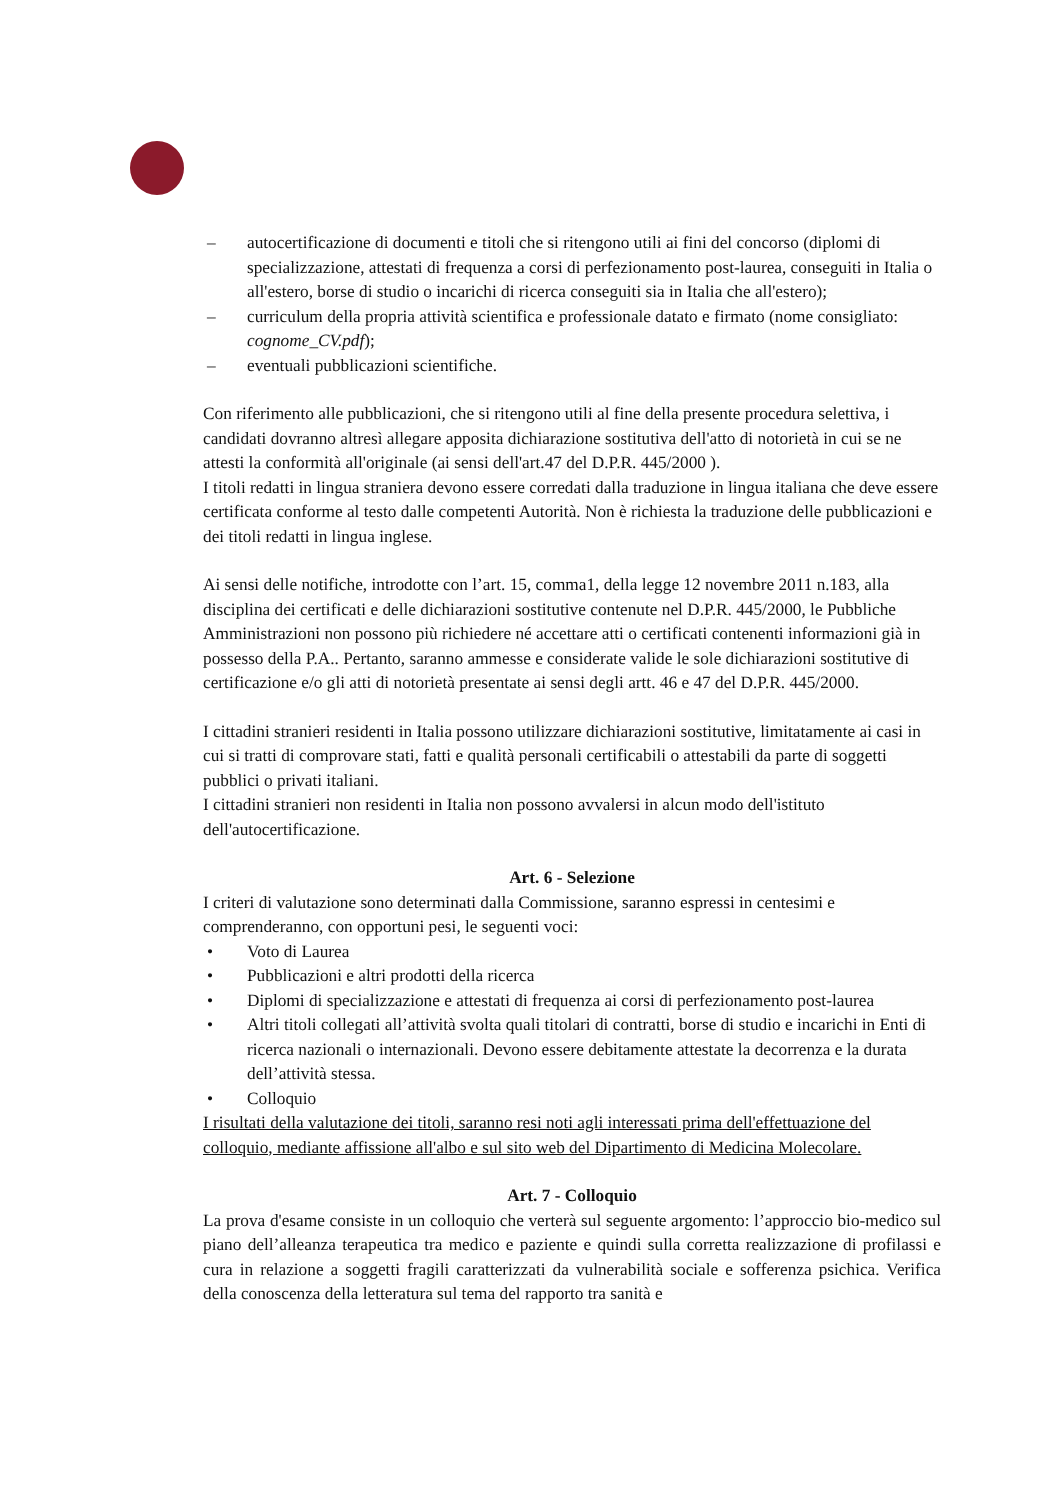– autocertificazione di documenti e titoli che si ritengono utili ai fini del concorso (diplomi di specializzazione, attestati di frequenza a corsi di perfezionamento post-laurea, conseguiti in Italia o all'estero, borse di studio o incarichi di ricerca conseguiti sia in Italia che all'estero);
– curriculum della propria attività scientifica e professionale datato e firmato (nome consigliato: cognome_CV.pdf);
– eventuali pubblicazioni scientifiche.
Con riferimento alle pubblicazioni, che si ritengono utili al fine della presente procedura selettiva, i candidati dovranno altresì allegare apposita dichiarazione sostitutiva dell'atto di notorietà in cui se ne attesti la conformità all'originale (ai sensi dell'art.47 del D.P.R. 445/2000 ).
I titoli redatti in lingua straniera devono essere corredati dalla traduzione in lingua italiana che deve essere certificata conforme al testo dalle competenti Autorità. Non è richiesta la traduzione delle pubblicazioni e dei titoli redatti in lingua inglese.
Ai sensi delle notifiche, introdotte con l’art. 15, comma1, della legge 12 novembre 2011 n.183, alla disciplina dei certificati e delle dichiarazioni sostitutive contenute nel D.P.R. 445/2000, le Pubbliche Amministrazioni non possono più richiedere né accettare atti o certificati contenenti informazioni già in possesso della P.A.. Pertanto, saranno ammesse e considerate valide le sole dichiarazioni sostitutive di certificazione e/o gli atti di notorietà presentate ai sensi degli artt. 46 e 47 del D.P.R. 445/2000.
I cittadini stranieri residenti in Italia possono utilizzare dichiarazioni sostitutive, limitatamente ai casi in cui si tratti di comprovare stati, fatti e qualità personali certificabili o attestabili da parte di soggetti pubblici o privati italiani.
I cittadini stranieri non residenti in Italia non possono avvalersi in alcun modo dell'istituto dell'autocertificazione.
Art. 6 - Selezione
I criteri di valutazione sono determinati dalla Commissione, saranno espressi in centesimi e comprenderanno, con opportuni pesi, le seguenti voci:
• Voto di Laurea
• Pubblicazioni e altri prodotti della ricerca
• Diplomi di specializzazione e attestati di frequenza ai corsi di perfezionamento post-laurea
• Altri titoli collegati all’attività svolta quali titolari di contratti, borse di studio e incarichi in Enti di ricerca nazionali o internazionali. Devono essere debitamente attestate la decorrenza e la durata dell’attività stessa.
• Colloquio
I risultati della valutazione dei titoli, saranno resi noti agli interessati prima dell'effettuazione del colloquio, mediante affissione all'albo e sul sito web del Dipartimento di Medicina Molecolare.
Art. 7 - Colloquio
La prova d'esame consiste in un colloquio che verterà sul seguente argomento: l’approccio bio-medico sul piano dell’alleanza terapeutica tra medico e paziente e quindi sulla corretta realizzazione di profilassi e cura in relazione a soggetti fragili caratterizzati da vulnerabilità sociale e sofferenza psichica. Verifica della conoscenza della letteratura sul tema del rapporto tra sanità e